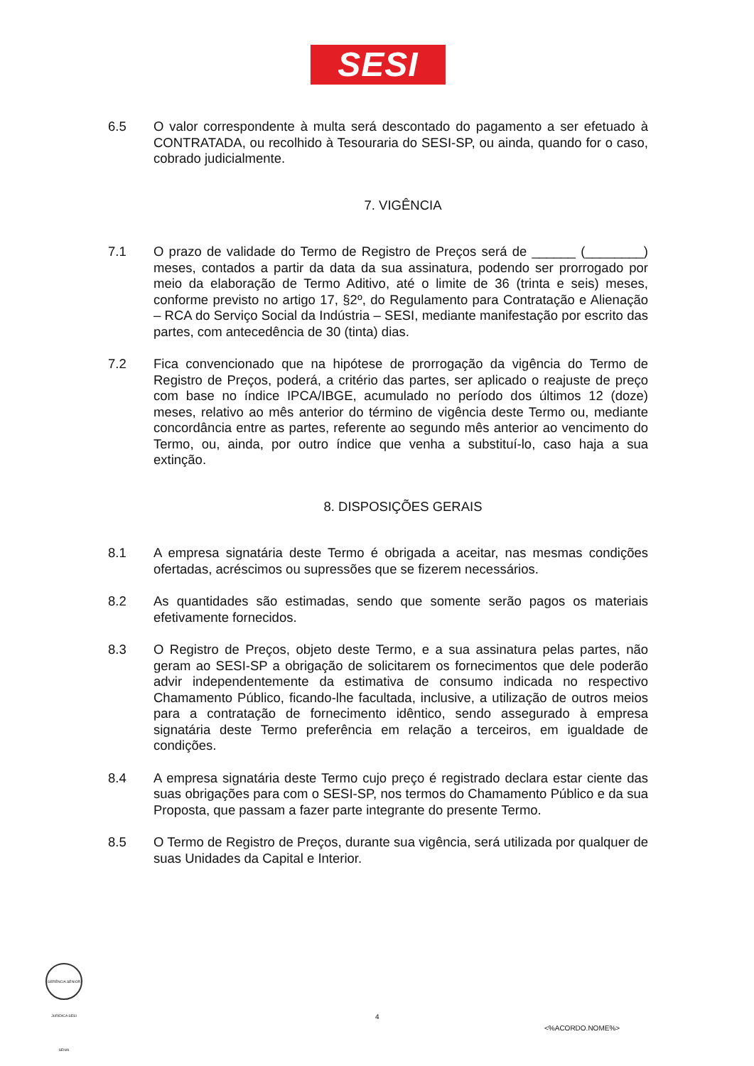SESI
6.5 O valor correspondente à multa será descontado do pagamento a ser efetuado à CONTRATADA, ou recolhido à Tesouraria do SESI-SP, ou ainda, quando for o caso, cobrado judicialmente.
7. VIGÊNCIA
7.1 O prazo de validade do Termo de Registro de Preços será de ______ (________) meses, contados a partir da data da sua assinatura, podendo ser prorrogado por meio da elaboração de Termo Aditivo, até o limite de 36 (trinta e seis) meses, conforme previsto no artigo 17, §2º, do Regulamento para Contratação e Alienação – RCA do Serviço Social da Indústria – SESI, mediante manifestação por escrito das partes, com antecedência de 30 (tinta) dias.
7.2 Fica convencionado que na hipótese de prorrogação da vigência do Termo de Registro de Preços, poderá, a critério das partes, ser aplicado o reajuste de preço com base no índice IPCA/IBGE, acumulado no período dos últimos 12 (doze) meses, relativo ao mês anterior do término de vigência deste Termo ou, mediante concordância entre as partes, referente ao segundo mês anterior ao vencimento do Termo, ou, ainda, por outro índice que venha a substituí-lo, caso haja a sua extinção.
8. DISPOSIÇÕES GERAIS
8.1 A empresa signatária deste Termo é obrigada a aceitar, nas mesmas condições ofertadas, acréscimos ou supressões que se fizerem necessários.
8.2 As quantidades são estimadas, sendo que somente serão pagos os materiais efetivamente fornecidos.
8.3 O Registro de Preços, objeto deste Termo, e a sua assinatura pelas partes, não geram ao SESI-SP a obrigação de solicitarem os fornecimentos que dele poderão advir independentemente da estimativa de consumo indicada no respectivo Chamamento Público, ficando-lhe facultada, inclusive, a utilização de outros meios para a contratação de fornecimento idêntico, sendo assegurado à empresa signatária deste Termo preferência em relação a terceiros, em igualdade de condições.
8.4 A empresa signatária deste Termo cujo preço é registrado declara estar ciente das suas obrigações para com o SESI-SP, nos termos do Chamamento Público e da sua Proposta, que passam a fazer parte integrante do presente Termo.
8.5 O Termo de Registro de Preços, durante sua vigência, será utilizada por qualquer de suas Unidades da Capital e Interior.
GERÊNCIA SÊNIOR JURÍDICA SESI SENAI
4
<%ACORDO.NOME%>